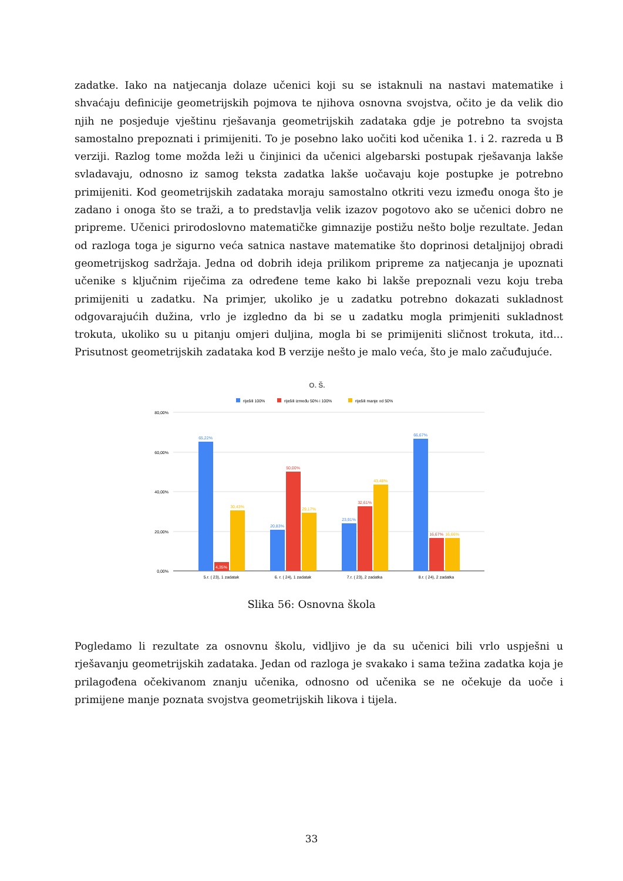zadatke. Iako na natjecanja dolaze učenici koji su se istaknuli na nastavi matematike i shvaćaju definicije geometrijskih pojmova te njihova osnovna svojstva, očito je da velik dio njih ne posjeduje vještinu rješavanja geometrijskih zadataka gdje je potrebno ta svojsta samostalno prepoznati i primijeniti. To je posebno lako uočiti kod učenika 1. i 2. razreda u B verziji. Razlog tome možda leži u činjinici da učenici algebarski postupak rješavanja lakše svladavaju, odnosno iz samog teksta zadatka lakše uočavaju koje postupke je potrebno primijeniti. Kod geometrijskih zadataka moraju samostalno otkriti vezu između onoga što je zadano i onoga što se traži, a to predstavlja velik izazov pogotovo ako se učenici dobro ne pripreme. Učenici prirodoslovno matematičke gimnazije postižu nešto bolje rezultate. Jedan od razloga toga je sigurno veća satnica nastave matematike što doprinosi detaljnijoj obradi geometrijskog sadržaja. Jedna od dobrih ideja prilikom pripreme za natjecanja je upoznati učenike s ključnim riječima za određene teme kako bi lakše prepoznali vezu koju treba primijeniti u zadatku. Na primjer, ukoliko je u zadatku potrebno dokazati sukladnost odgovarajućih dužina, vrlo je izgledno da bi se u zadatku mogla primjeniti sukladnost trokuta, ukoliko su u pitanju omjeri duljina, mogla bi se primijeniti sličnost trokuta, itd... Prisutnost geometrijskih zadataka kod B verzije nešto je malo veća, što je malo začuđujuće.
O. Š.
riješili 100%
riješili između 50% i 100%
riješili manje od 50%
80,00%
60,00%
40,00%
20,00%
0,00%
65,22%
4,35%
30,43%
20,83%
50,00%
29,17%
23,91%
32,61%
43,48%
66,67%
16,67%
16,66%
5.r. ( 23), 1 zadatak
6. r. ( 24), 1 zadatak
7.r. ( 23), 2 zadatka
8.r. ( 24), 2 zadatka
Slika 56: Osnovna škola
Pogledamo li rezultate za osnovnu školu, vidljivo je da su učenici bili vrlo uspješni u rješavanju geometrijskih zadataka. Jedan od razloga je svakako i sama težina zadatka koja je prilagođena očekivanom znanju učenika, odnosno od učenika se ne očekuje da uoče i primijene manje poznata svojstva geometrijskih likova i tijela.
33